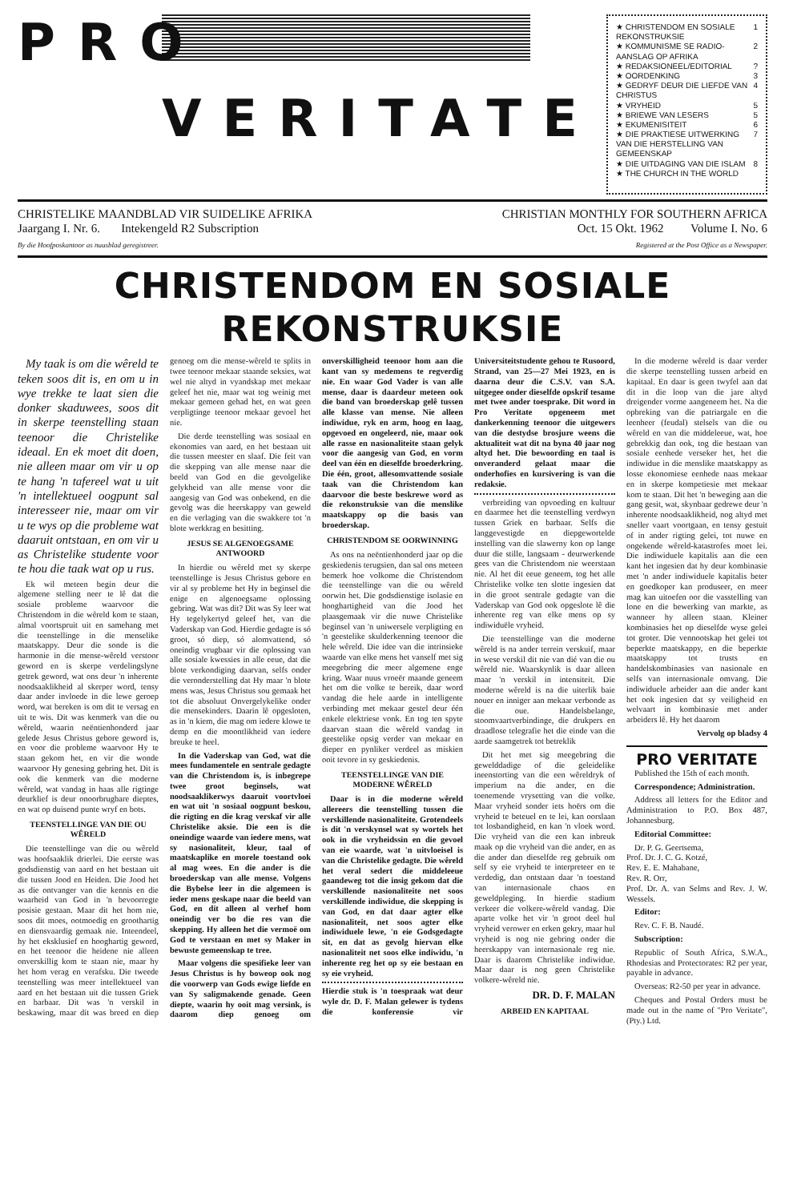PRO
VERITATE
★ CHRISTENDOM EN SOSIALE REKONSTRUKSIE 1
★ KOMMUNISME SE RADIO-AANSLAG OP AFRIKA 2
★ REDAKSIONEEL/EDITORIAL?
★ OORDENKING 3
★ GEDRYF DEUR DIE LIEFDE VAN CHRISTUS 4
★ VRYHEID 5
★ BRIEWE VAN LESERS 5
★ EKUMENISITEIT 6
★ DIE PRAKTIESE UITWERKING VAN DIE HERSTELLING VAN GEMEENSKAP 7
★ DIE UITDAGING VAN DIE ISLAM 8
★ THE CHURCH IN THE WORLD
CHRISTELIKE MAANDBLAD VIR SUIDELIKE AFRIKA
Jaargang I. Nr. 6. Intekengeld R2 Subscription
By die Hoofposkantoor as nuusblad geregistreer.
CHRISTIAN MONTHLY FOR SOUTHERN AFRICA
Oct. 15 Okt. 1962 Volume I. No. 6
Registered at the Post Office as a Newspaper.
CHRISTENDOM EN SOSIALE REKONSTRUKSIE
My taak is om die wêreld te teken soos dit is, en om u in wye trekke te laat sien die donker skaduwees, soos dit in skerpe teenstelling staan teenoor die Christelike ideaal. En ek moet dit doen, nie alleen maar om vir u op te hang 'n tafereel wat u uit 'n intellektueel oogpunt sal interesseer nie, maar om vir u te wys op die probleme wat daaruit ontstaan, en om vir u as Christelike studente voor te hou die taak wat op u rus.
Ek wil meteen begin deur die algemene stelling neer te lê dat die sosiale probleme waarvoor die Christendom in die wêreld kom te staan, almal voortspruit uit en samehang met die teenstellinge in die menselike maatskappy. Deur die sonde is die harmonie in die mense-wêreld verstoor geword en is skerpe verdelingslyne getrek geword, wat ons deur 'n inherente noodsaaklikheid al skerper word, tensy daar ander invloede in die lewe geroep word, wat bereken is om dit te versag en uit te wis. Dit was kenmerk van die ou wêreld, waarin neëntienhonderd jaar gelede Jesus Christus gebore geword is, en voor die probleme waarvoor Hy te staan gekom het, en vir die wonde waarvoor Hy genesing gebring het. Dit is ook die kenmerk van die moderne wêreld, wat vandag in haas alle rigtinge deurklief is deur onoorbrugbare dieptes, en wat op duisend punte wryf en bots.
TEENSTELLINGE VAN DIE OU WÊRELD
Die teenstellinge van die ou wêreld was hoofsaaklik drierlei. Die eerste was godsdienstig van aard en het bestaan uit die tussen Jood en Heiden. Die Jood het as die ontvanger van die kennis en die waarheid van God in 'n bevoorregte posisie gestaan. Maar dit het hom nie, soos dit moes, ootmoedig en groothartig en diensvaardig gemaak nie. Inteendeel, hy het eksklusief en hooghartig geword, en het teenoor die heidene nie alleen onverskillig kom te staan nie, maar hy het hom verag en verafsku. Die tweede teenstelling was meer intellektueel van aard en het bestaan uit die tussen Griek en barbaar. Dit was 'n verskil in beskawing, maar dit was breed en diep genoeg om die mense-wêreld te splits in twee teenoor mekaar staande seksies, wat wel nie altyd in vyandskap met mekaar geleef het nie, maar wat tog weinig met mekaar gemeen gehad het, en wat geen verpligtinge teenoor mekaar gevoel het nie.
Die derde teenstelling was sosiaal en ekonomies van aard, en het bestaan uit die tussen meester en slaaf. Die feit van die skepping van alle mense naar die beeld van God en die gevolgelike gelykheid van alle mense voor die aangesig van God was onbekend, en die gevolg was die heerskappy van geweld en die verlaging van die swakkere tot 'n blote werkkrag en besitting.
JESUS SE ALGENOEGSAME ANTWOORD
In hierdie ou wêreld met sy skerpe teenstellinge is Jesus Christus gebore en vir al sy probleme het Hy in beginsel die enige en algenoegsame oplossing gebring. Wat was dit? Dit was Sy leer wat Hy tegelykertyd geleef het, van die Vaderskap van God. Hierdie gedagte is só groot, só diep, só alomvattend, só oneindig vrugbaar vir die oplossing van alle sosiale kwessies in alle eeue, dat die blote verkondiging daarvan, selfs onder die veronderstelling dat Hy maar 'n blote mens was, Jesus Christus sou gemaak het tot die absoluut Onvergelykelike onder die mensekinders. Daarin lê opgesloten, as in 'n kiem, die mag om iedere klowe te demp en die moontlikheid van iedere breuke te heel.
In die Vaderskap van God, wat die mees fundamentele en sentrale gedagte van die Christendom is, is inbegrepe twee groot beginsels, wat noodsaaklikerwys daaruit voortvloei en wat uit 'n sosiaal oogpunt beskou, die rigting en die krag verskaf vir alle Christelike aksie. Die een is die oneindige waarde van iedere mens, wat sy nasionaliteit, kleur, taal of maatskaplike en morele toestand ook al mag wees. En die ander is die broederskap van alle mense. Volgens die Bybelse leer in die algemeen is ieder mens geskape naar die beeld van God, en dit alleen al verhef hom oneindig ver bo die res van die skepping. Hy alleen het die vermoë om God te verstaan en met sy Maker in bewuste gemeenskap te tree.
Maar volgens die spesifieke leer van Jesus Christus is hy boweop ook nog die voorwerp van Gods ewige liefde en van Sy saligmakende genade. Geen diepte, waarin hy ooit mag versink, is daarom diep genoeg om onverskilligheid teenoor hom aan die kant van sy medemens te regverdig nie. En waar God Vader is van alle mense, daar is daardeur meteen ook die band van broederskap gelê tussen alle klasse van mense. Nie alleen indiwidue, ryk en arm, hoog en laag, opgevoed en ongeleerd, nie, maar ook alle rasse en nasionaliteite staan gelyk voor die aangesig van God, en vorm deel van één en dieselfde broederkring. Die één, groot, allesomvattende sosiale taak van die Christendom kan daarvoor die beste beskrewe word as die rekonstruksie van die menslike maatskappy op die basis van broederskap.
CHRISTENDOM SE OORWINNING
As ons na neëntienhonderd jaar op die geskiedenis terugsien, dan sal ons meteen bemerk hoe volkome die Christendom die teenstellinge van die ou wêreld oorwin het. Die godsdienstige isolasie en hooghartigheid van die Jood het plaasgemaak vir die nuwe Christelike beginsel van 'n uniwersele verpligting en 'n geestelike skulderkenning teenoor die hele wêreld. Die idee van die intrinsieke waarde van elke mens het vanself met sig meegebring die meer algemene enge kring. Waar nuus vroeër maande geneem het om die volke te bereik, daar word vandag die hele aarde in intelligente verbinding met mekaar gestel deur één enkele elektriese vonk. En tog ten spyte daarvan staan die wêreld vandag in geestelike opsig verder van mekaar en dieper en pynliker verdeel as miskien ooit tevore in sy geskiedenis.
TEENSTELLINGE VAN DIE MODERNE WÊRELD
Daar is in die moderne wêreld allereers die teenstelling tussen die verskillende nasionaliteite. Grotendeels is dit 'n verskynsel wat sy wortels het ook in die vryheidssin en die gevoel van eie waarde, wat 'n uitvloeisel is van die Christelike gedagte. Die wêreld het veral sedert die middeleeue gaandeweg tot die insig gekom dat die verskillende nasionaliteite net soos verskillende indiwidue, die skepping is van God, en dat daar agter elke nasionaliteit, net soos agter elke indiwiduele lewe, 'n eie Godsgedagte sit, en dat as gevolg hiervan elke nasionaliteit net soos elke indiwidu, 'n inherente reg het op sy eie bestaan en sy eie vryheid.
Hierdie stuk is 'n toespraak wat deur wyle dr. D. F. Malan gelewer is tydens die konferensie vir Universiteitstudente gehou te Rusoord, Strand, van 25—27 Mei 1923, en is daarna deur die C.S.V. van S.A. uitgegee onder dieselfde opskrif tesame met twee ander toesprake. Dit word in Pro Veritate opgeneem met dankerkenning teenoor die uitgewers van die destydse brosjure weens die aktualiteit wat dit na byna 40 jaar nog altyd het. Die bewoording en taal is onveranderd gelaat maar die onderhofies en kursivering is van die redaksie.
verbreiding van opvoeding en kultuur en daarmee het die teenstelling verdwyn tussen Griek en barbaar. Selfs die langgevestigde en diepgewortelde instelling van die slawerny kon op lange duur die stille, langsaam - deurwerkende gees van die Christendom nie weerstaan nie. Al het dit eeue geneem, tog het alle Christelike volke ten slotte ingesien dat in die groot sentrale gedagte van die Vaderskap van God ook opgeslote lê die inherente reg van elke mens op sy indiwiduële vryheid.
Die teenstellinge van die moderne wêreld is na ander terrein verskuif, maar in wese verskil dit nie van dié van die ou wêreld nie. Waarskynlik is daar alleen maar 'n verskil in intensiteit. Die moderne wêreld is na die uiterlik baie nouer en inniger aan mekaar verbonde as die oue. Handelsbelange, stoomvaartverbindinge, die drukpers en draadlose telegrafie het die einde van die aarde saamgetrek tot betreklik
Dit het met sig meegebring die gewelddadige of die geleidelike ineenstorting van die een wêreldryk of imperium na die ander, en die toenemende vrysetting van die volke. Maar vryheid sonder iets hoërs om die vryheid te beteuel en te lei, kan oorslaan tot losbandigheid, en kan 'n vloek word. Die vryheid van die een kan inbreuk maak op die vryheid van die ander, en as die ander dan dieselfde reg gebruik om self sy eie vryheid te interpreteer en te verdedig, dan ontstaan daar 'n toestand van internasionale chaos en geweldpleging. In hierdie stadium verkeer die volkere-wêreld vandag. Die aparte volke het vir 'n groot deel hul vryheid verower en erken gekry, maar hul vryheid is nog nie gebring onder die heerskappy van internasionale reg nie. Daar is daarom Christelike indiwidue. Maar daar is nog geen Christelike volkere-wêreld nie.
DR. D. F. MALAN
ARBEID EN KAPITAAL
In die moderne wêreld is daar verder die skerpe teenstelling tussen arbeid en kapitaal. En daar is geen twyfel aan dat dit in die loop van die jare altyd dreigender vorme aangeneem het. Na die opbreking van die patriargale en die leenheer (feudal) stelsels van die ou wêreld en van die middeleeue, wat, hoe gebrekkig dan ook, tog die bestaan van sosiale eenhede verseker het, het die indiwidue in die menslike maatskappy as losse ekonomiese eenhede naas mekaar en in skerpe kompetiesie met mekaar kom te staan. Dit het 'n beweging aan die gang gesit, wat, skynbaar gedrewe deur 'n inherente noodsaaklikheid, nog altyd met sneller vaart voortgaan, en tensy gestuit of in ander rigting gelei, tot nuwe en ongekende wêreld-katastrofes moet lei. Die indiwiduele kapitalis aan die een kant het ingesien dat hy deur kombinasie met 'n ander indiwiduele kapitalis beter en goedkoper kan produseer, en meer mag kan uitoefen oor die vasstelling van lone en die bewerking van markte, as wanneer hy alleen staan. Kleiner kombinasies het op dieselfde wyse gelei tot groter. Die vennootskap het gelei tot beperkte maatskappy, en die beperkte maatskappy tot trusts en handelskombinasies van nasionale en selfs van internasionale omvang. Die indiwiduele arbeider aan die ander kant het ook ingesien dat sy veiligheid en welvaart in kombinasie met ander arbeiders lê. Hy het daarom
Vervolg op bladsy 4
PRO VERITATE
Published the 15th of each month.
Correspondence; Administration.
Address all letters for the Editor and Administration to P.O. Box 487, Johannesburg.
Editorial Committee:
Dr. P. G. Geertsema,
Prof. Dr. J. C. G. Kotzé,
Rev. E. E. Mahabane,
Rev. R. Orr,
Prof. Dr. A. van Selms and Rev. J. W. Wessels.
Editor:
Rev. C. F. B. Naudé.
Subscription:
Republic of South Africa, S.W.A., Rhodesias and Protectorates: R2 per year, payable in advance.
Overseas: R2-50 per year in advance.
Cheques and Postal Orders must be made out in the name of "Pro Veritate", (Pty.) Ltd.